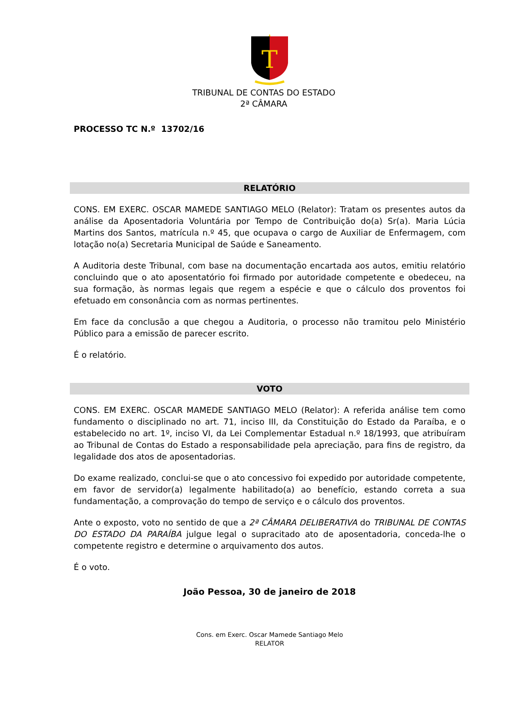T
TRIBUNAL DE CONTAS DO ESTADO
2ª CÂMARA
PROCESSO TC N.º 13702/16
RELATÓRIO
CONS. EM EXERC. OSCAR MAMEDE SANTIAGO MELO (Relator): Tratam os presentes autos da análise da Aposentadoria Voluntária por Tempo de Contribuição do(a) Sr(a). Maria Lúcia Martins dos Santos, matrícula n.º 45, que ocupava o cargo de Auxiliar de Enfermagem, com lotação no(a) Secretaria Municipal de Saúde e Saneamento.
A Auditoria deste Tribunal, com base na documentação encartada aos autos, emitiu relatório concluindo que o ato aposentatório foi firmado por autoridade competente e obedeceu, na sua formação, às normas legais que regem a espécie e que o cálculo dos proventos foi efetuado em consonância com as normas pertinentes.
Em face da conclusão a que chegou a Auditoria, o processo não tramitou pelo Ministério Público para a emissão de parecer escrito.
É o relatório.
VOTO
CONS. EM EXERC. OSCAR MAMEDE SANTIAGO MELO (Relator): A referida análise tem como fundamento o disciplinado no art. 71, inciso III, da Constituição do Estado da Paraíba, e o estabelecido no art. 1º, inciso VI, da Lei Complementar Estadual n.º 18/1993, que atribuíram ao Tribunal de Contas do Estado a responsabilidade pela apreciação, para fins de registro, da legalidade dos atos de aposentadorias.
Do exame realizado, conclui-se que o ato concessivo foi expedido por autoridade competente, em favor de servidor(a) legalmente habilitado(a) ao benefício, estando correta a sua fundamentação, a comprovação do tempo de serviço e o cálculo dos proventos.
Ante o exposto, voto no sentido de que a 2ª CÂMARA DELIBERATIVA do TRIBUNAL DE CONTAS DO ESTADO DA PARAÍBA julgue legal o supracitado ato de aposentadoria, conceda-lhe o competente registro e determine o arquivamento dos autos.
É o voto.
João Pessoa, 30 de janeiro de 2018
Cons. em Exerc. Oscar Mamede Santiago Melo
RELATOR